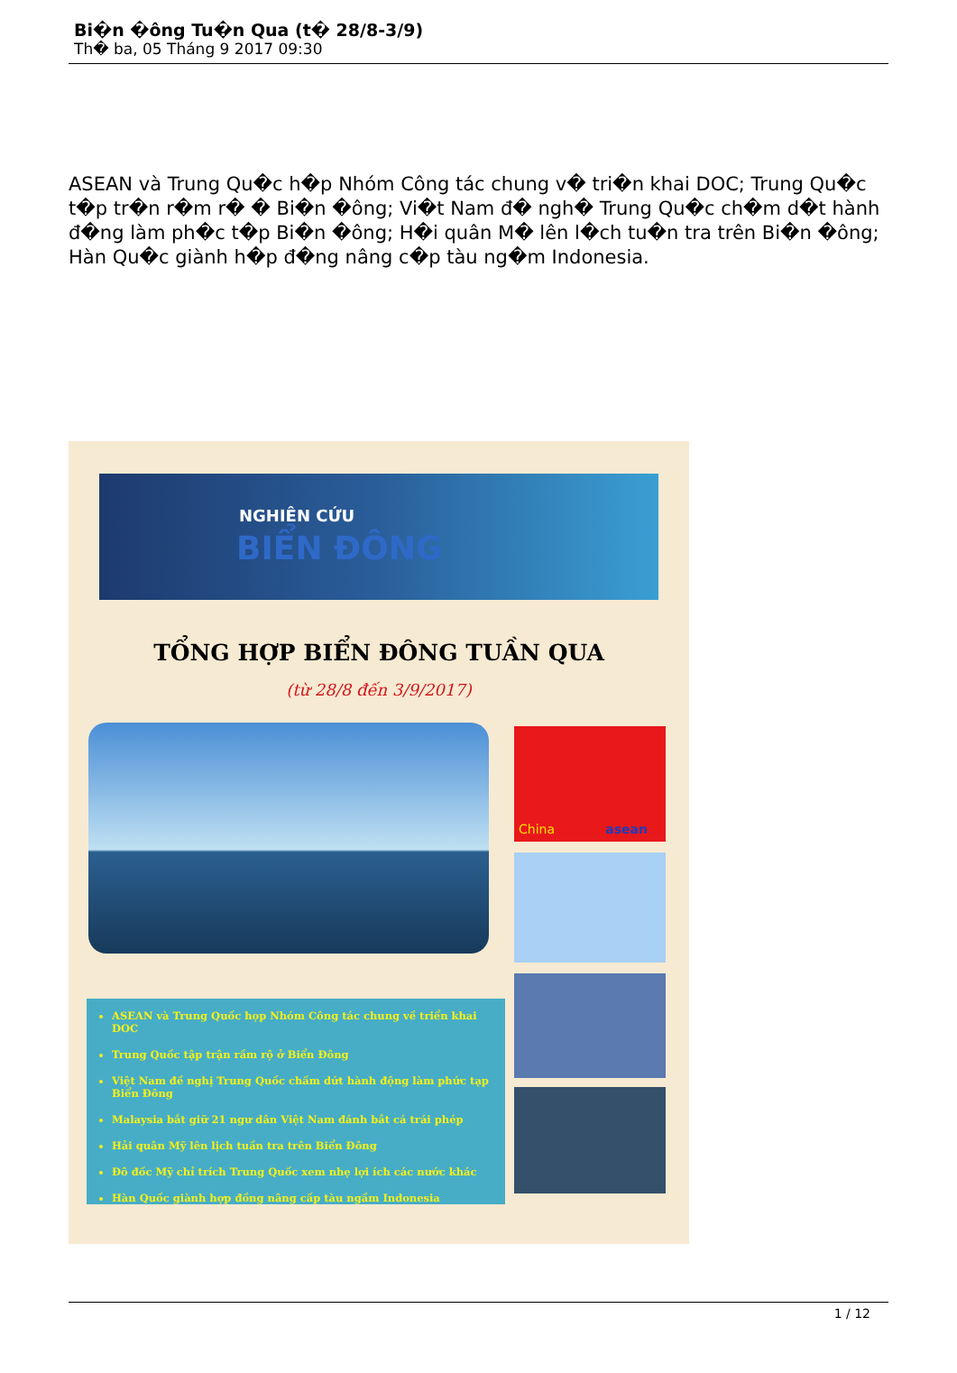Bi�n �ông Tu�n Qua (t� 28/8-3/9)
Th� ba, 05 Tháng 9 2017 09:30
ASEAN và Trung Qu�c h�p Nhóm Công tác chung v� tri�n khai DOC; Trung Qu�c t�p tr�n r�m r� � Bi�n �ông; Vi�t Nam đ� ngh� Trung Qu�c ch�m d�t hành đ�ng làm ph�c t�p Bi�n �ông; H�i quân M� lên l�ch tu�n tra trên Bi�n �ông; Hàn Qu�c giành h�p đ�ng nâng c�p tàu ng�m Indonesia.
NGHIÊN CỨU
BIỂN ĐÔNG
TỔNG HỢP BIỂN ĐÔNG TUẦN QUA
(từ 28/8 đến 3/9/2017)
China asean
ASEAN và Trung Quốc họp Nhóm Công tác chung về triển khai DOC
Trung Quốc tập trận rầm rộ ở Biển Đông
Việt Nam đề nghị Trung Quốc chấm dứt hành động làm phức tạp Biển Đông
Malaysia bắt giữ 21 ngư dân Việt Nam đánh bắt cá trái phép
Hải quân Mỹ lên lịch tuần tra trên Biển Đông
Đô đốc Mỹ chỉ trích Trung Quốc xem nhẹ lợi ích các nước khác
Hàn Quốc giành hợp đồng nâng cấp tàu ngầm Indonesia
1 / 12